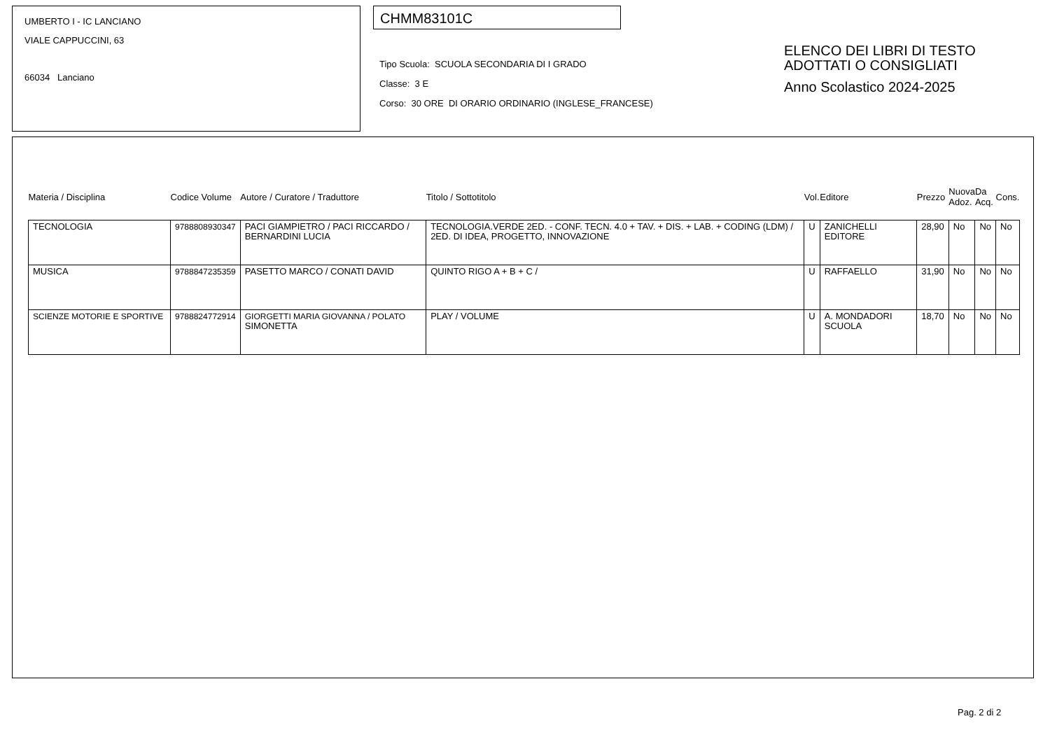UMBERTO I - IC LANCIANO
VIALE CAPPUCCINI, 63
66034 Lanciano
CHMM83101C
Tipo Scuola: SCUOLA SECONDARIA DI I GRADO
Classe: 3 E
Corso: 30 ORE DI ORARIO ORDINARIO (INGLESE_FRANCESE)
ELENCO DEI LIBRI DI TESTO
ADOTTATI O CONSIGLIATI
Anno Scolastico 2024-2025
| Materia / Disciplina | Codice Volume | Autore / Curatore / Traduttore | Titolo / Sottotitolo | Vol. | Editore | Prezzo | Nuova Adoz. | Da Acq. | Cons. |
| --- | --- | --- | --- | --- | --- | --- | --- | --- | --- |
| TECNOLOGIA | 9788808930347 | PACI GIAMPIETRO / PACI RICCARDO / BERNARDINI LUCIA | TECNOLOGIA.VERDE 2ED. - CONF. TECN. 4.0 + TAV. + DIS. + LAB. + CODING (LDM) / 2ED. DI IDEA, PROGETTO, INNOVAZIONE | U | ZANICHELLI EDITORE | 28,90 | No | No | No |
| MUSICA | 9788847235359 | PASETTO MARCO / CONATI DAVID | QUINTO RIGO A + B + C / | U | RAFFAELLO | 31,90 | No | No | No |
| SCIENZE MOTORIE E SPORTIVE | 9788824772914 | GIORGETTI MARIA GIOVANNA / POLATO SIMONETTA | PLAY / VOLUME | U | A. MONDADORI SCUOLA | 18,70 | No | No | No |
Pag. 2 di 2